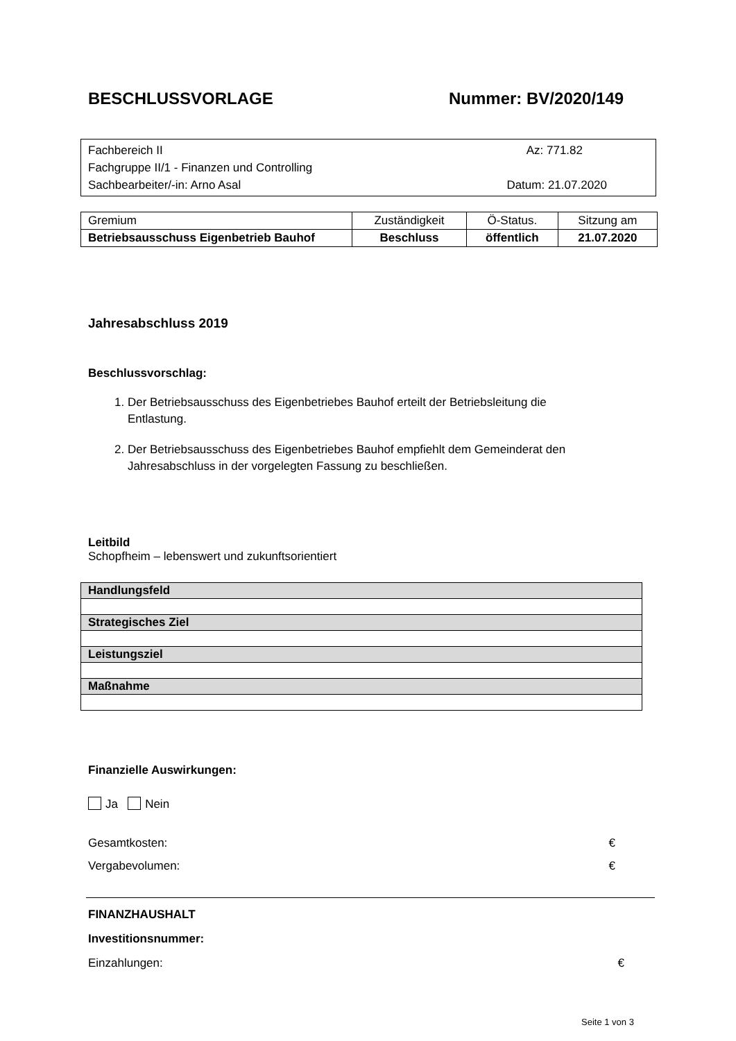BESCHLUSSVORLAGE Nummer: BV/2020/149
Fachbereich II Az: 771.82
Fachgruppe II/1 - Finanzen und Controlling
Sachbearbeiter/-in: Arno Asal Datum: 21.07.2020
| Gremium | Zuständigkeit | Ö-Status. | Sitzung am |
| Betriebsausschuss Eigenbetrieb Bauhof | Beschluss | öffentlich | 21.07.2020 |
Jahresabschluss 2019
Beschlussvorschlag:
1. Der Betriebsausschuss des Eigenbetriebes Bauhof erteilt der Betriebsleitung die
Entlastung.
2. Der Betriebsausschuss des Eigenbetriebes Bauhof empfiehlt dem Gemeinderat den
Jahresabschluss in der vorgelegten Fassung zu beschließen.
Leitbild
Schopfheim – lebenswert und zukunftsorientiert
| Handlungsfeld |
| Strategisches Ziel |
| Leistungsziel |
| Maßnahme |
Finanzielle Auswirkungen:
Ja Nein
Gesamtkosten: €
Vergabevolumen: €
FINANZHAUSHALT
Investitionsnummer:
Einzahlungen: €
Seite 1 von 3